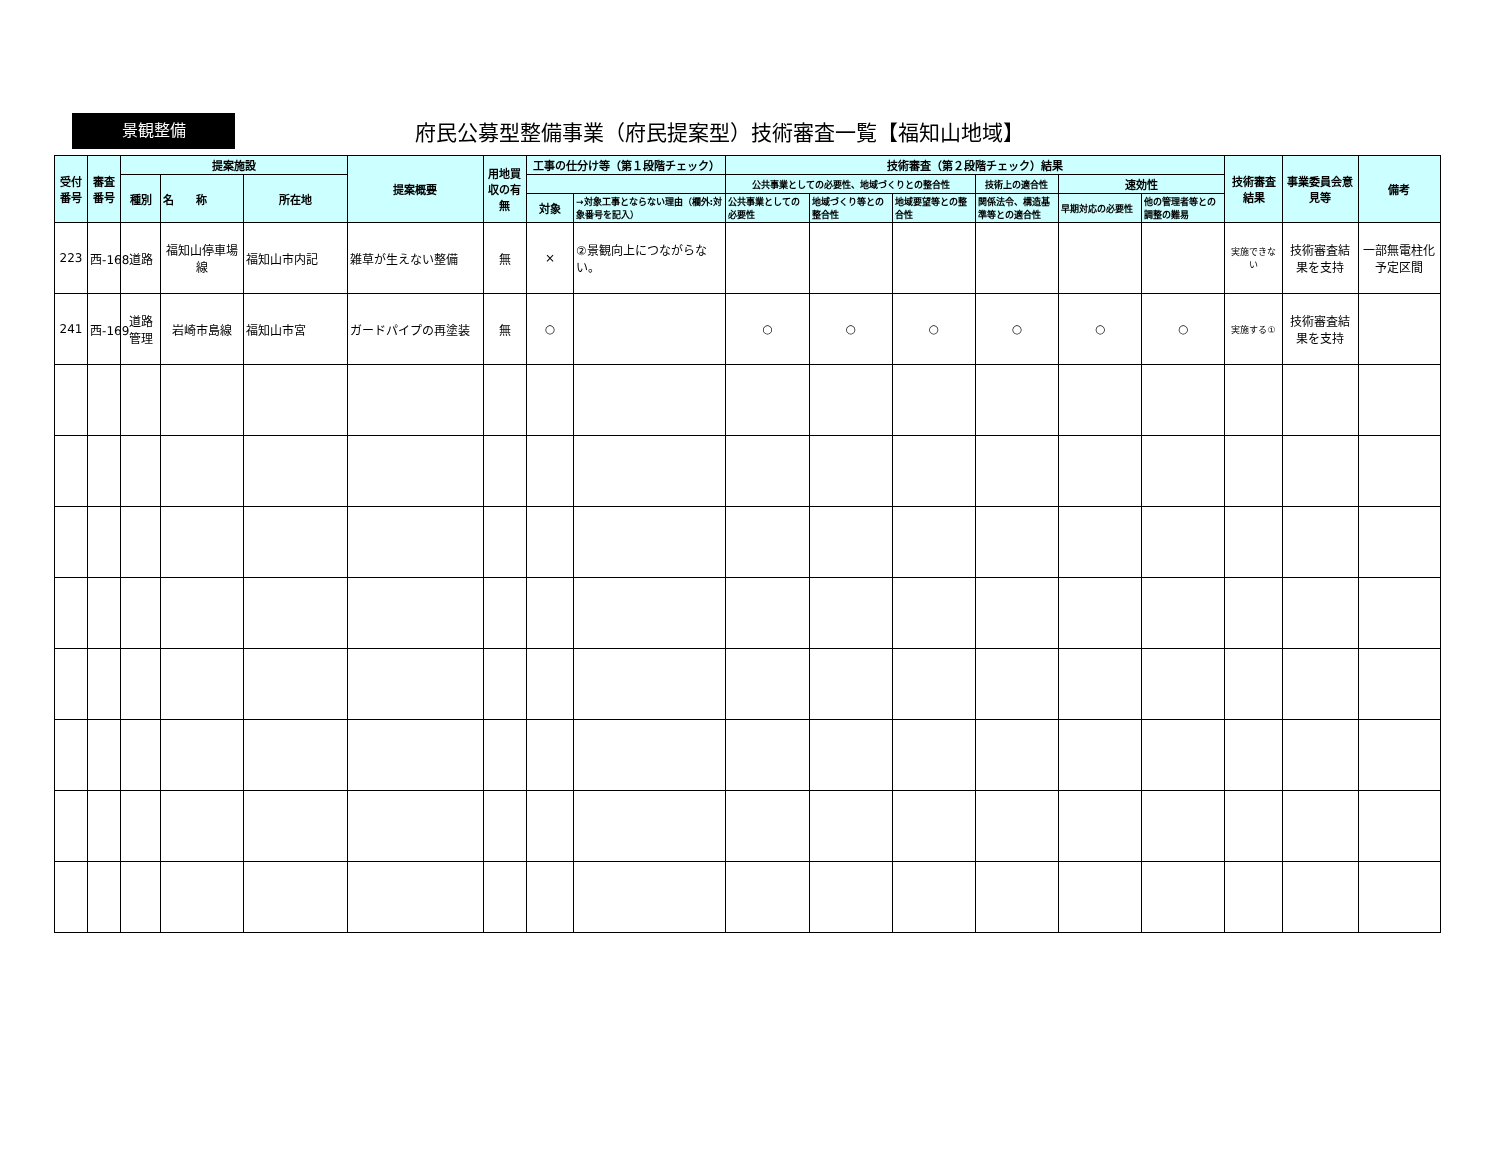景観整備
府民公募型整備事業（府民提案型）技術審査一覧【福知山地域】
| 受付番号 | 審査番号 | 提案施設 | | | 提案概要 | 用地買収の有無 | 工事の仕分け等（第１段階チェック） | | 技術審査（第２段階チェック）結果 | | | | | | 技術審査結果 | 事業委員会意見等 | 備考 |
| --- | --- | --- | --- | --- | --- | --- | --- | --- | --- | --- | --- | --- | --- | --- | --- | --- | --- |
| | | 種別 | 名 称 | 所在地 | | | | | 公共事業としての必要性、地域づくりとの整合性 | | | 技術上の適合性 | 速効性 | | | | |
| | | | | | | | 対象 | →対象工事とならない理由（欄外:対象番号を記入） | 公共事業としての必要性 | 地域づくり等との整合性 | 地域要望等との整合性 | 関係法令、構造基準等との適合性 | 早期対応の必要性 | 他の管理者等との調整の難易 | | | |
| 223 | 西-168 | 道路 | 福知山停車場線 | 福知山市内記 | 雑草が生えない整備 | 無 | × | ②景観向上につながらない。 | | | | | | | 実施できない | 技術審査結果を支持 | 一部無電柱化予定区間 |
| 241 | 西-169 | 道路管理 | 岩崎市島線 | 福知山市宮 | ガードパイプの再塗装 | 無 | ○ | | ○ | ○ | ○ | ○ | ○ | ○ | 実施する① | 技術審査結果を支持 | |